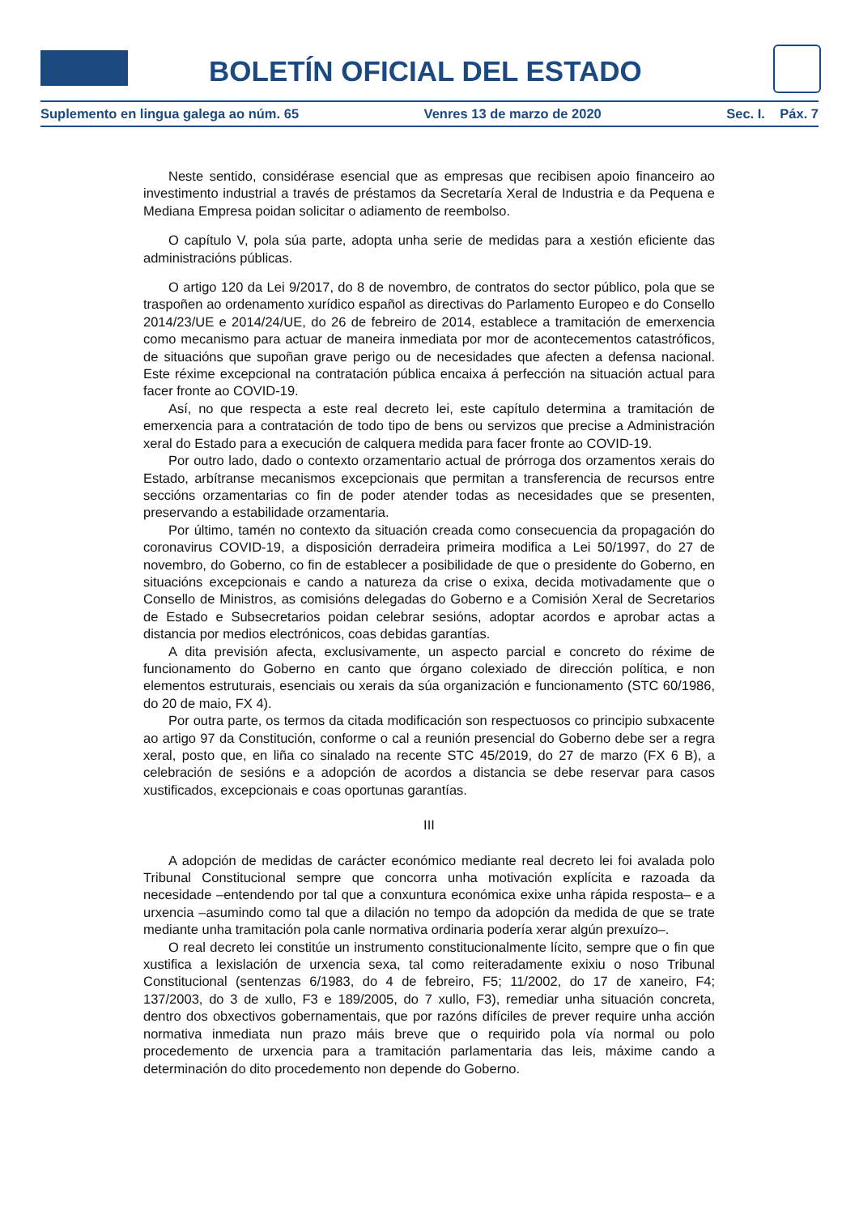BOE BOLETÍN OFICIAL DEL ESTADO
Suplemento en lingua galega ao núm. 65 Venres 13 de marzo de 2020 Sec. I. Páx. 7
Neste sentido, considérase esencial que as empresas que recibisen apoio financeiro ao investimento industrial a través de préstamos da Secretaría Xeral de Industria e da Pequena e Mediana Empresa poidan solicitar o adiamento de reembolso.
O capítulo V, pola súa parte, adopta unha serie de medidas para a xestión eficiente das administracións públicas.
O artigo 120 da Lei 9/2017, do 8 de novembro, de contratos do sector público, pola que se traspoñen ao ordenamento xurídico español as directivas do Parlamento Europeo e do Consello 2014/23/UE e 2014/24/UE, do 26 de febreiro de 2014, establece a tramitación de emerxencia como mecanismo para actuar de maneira inmediata por mor de acontecementos catastróficos, de situacións que supoñan grave perigo ou de necesidades que afecten a defensa nacional. Este réxime excepcional na contratación pública encaixa á perfección na situación actual para facer fronte ao COVID-19.
Así, no que respecta a este real decreto lei, este capítulo determina a tramitación de emerxencia para a contratación de todo tipo de bens ou servizos que precise a Administración xeral do Estado para a execución de calquera medida para facer fronte ao COVID-19.
Por outro lado, dado o contexto orzamentario actual de prórroga dos orzamentos xerais do Estado, arbítranse mecanismos excepcionais que permitan a transferencia de recursos entre seccións orzamentarias co fin de poder atender todas as necesidades que se presenten, preservando a estabilidade orzamentaria.
Por último, tamén no contexto da situación creada como consecuencia da propagación do coronavirus COVID-19, a disposición derradeira primeira modifica a Lei 50/1997, do 27 de novembro, do Goberno, co fin de establecer a posibilidade de que o presidente do Goberno, en situacións excepcionais e cando a natureza da crise o exixa, decida motivadamente que o Consello de Ministros, as comisións delegadas do Goberno e a Comisión Xeral de Secretarios de Estado e Subsecretarios poidan celebrar sesións, adoptar acordos e aprobar actas a distancia por medios electrónicos, coas debidas garantías.
A dita previsión afecta, exclusivamente, un aspecto parcial e concreto do réxime de funcionamento do Goberno en canto que órgano colexiado de dirección política, e non elementos estruturais, esenciais ou xerais da súa organización e funcionamento (STC 60/1986, do 20 de maio, FX 4).
Por outra parte, os termos da citada modificación son respectuosos co principio subxacente ao artigo 97 da Constitución, conforme o cal a reunión presencial do Goberno debe ser a regra xeral, posto que, en liña co sinalado na recente STC 45/2019, do 27 de marzo (FX 6 B), a celebración de sesións e a adopción de acordos a distancia se debe reservar para casos xustificados, excepcionais e coas oportunas garantías.
III
A adopción de medidas de carácter económico mediante real decreto lei foi avalada polo Tribunal Constitucional sempre que concorra unha motivación explícita e razoada da necesidade –entendendo por tal que a conxuntura económica exixe unha rápida resposta– e a urxencia –asumindo como tal que a dilación no tempo da adopción da medida de que se trate mediante unha tramitación pola canle normativa ordinaria podería xerar algún prexuízo–.
O real decreto lei constitúe un instrumento constitucionalmente lícito, sempre que o fin que xustifica a lexislación de urxencia sexa, tal como reiteradamente exixiu o noso Tribunal Constitucional (sentenzas 6/1983, do 4 de febreiro, F5; 11/2002, do 17 de xaneiro, F4; 137/2003, do 3 de xullo, F3 e 189/2005, do 7 xullo, F3), remediar unha situación concreta, dentro dos obxectivos gobernamentais, que por razóns difíciles de prever require unha acción normativa inmediata nun prazo máis breve que o requirido pola vía normal ou polo procedemento de urxencia para a tramitación parlamentaria das leis, máxime cando a determinación do dito procedemento non depende do Goberno.